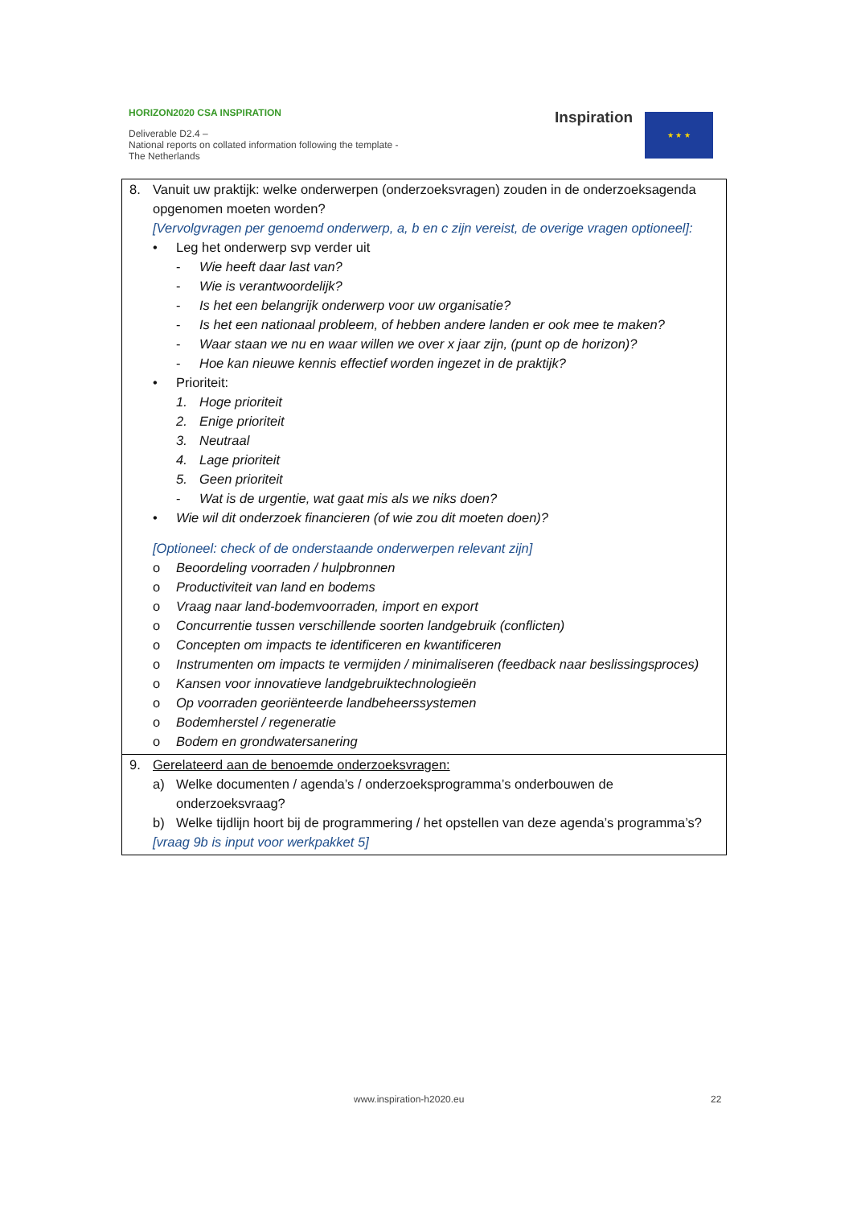HORIZON2020 CSA INSPIRATION
Deliverable D2.4 –
National reports on collated information following the template - The Netherlands
Inspiration ★ ★ ★
| 8. Vanuit uw praktijk: welke onderwerpen (onderzoeksvragen) zouden in de onderzoeksagenda opgenomen moeten worden? [Vervolgvragen per genoemd onderwerp, a, b en c zijn vereist, de overige vragen optioneel]: • Leg het onderwerp svp verder uit - Wie heeft daar last van? - Wie is verantwoordelijk? - Is het een belangrijk onderwerp voor uw organisatie? - Is het een nationaal probleem, of hebben andere landen er ook mee te maken? - Waar staan we nu en waar willen we over x jaar zijn, (punt op de horizon)? - Hoe kan nieuwe kennis effectief worden ingezet in de praktijk? • Prioriteit: 1. Hoge prioriteit 2. Enige prioriteit 3. Neutraal 4. Lage prioriteit 5. Geen prioriteit - Wat is de urgentie, wat gaat mis als we niks doen? • Wie wil dit onderzoek financieren (of wie zou dit moeten doen)? [Optioneel: check of de onderstaande onderwerpen relevant zijn] o Beoordeling voorraden / hulpbronnen o Productiviteit van land en bodems o Vraag naar land-bodemvoorraden, import en export o Concurrentie tussen verschillende soorten landgebruik (conflicten) o Concepten om impacts te identificeren en kwantificeren o Instrumenten om impacts te vermijden / minimaliseren (feedback naar beslissingsproces) o Kansen voor innovatieve landgebruiktechnologieën o Op voorraden georiënteerde landbeheerssystemen o Bodemherstel / regeneratie o Bodem en grondwatersanering |
| 9. Gerelateerd aan de benoemde onderzoeksvragen: a) Welke documenten / agenda’s / onderzoeksprogramma’s onderbouwen de onderzoeksvraag? b) Welke tijdlijn hoort bij de programmering / het opstellen van deze agenda’s programma’s? [vraag 9b is input voor werkpakket 5] |
www.inspiration-h2020.eu 22